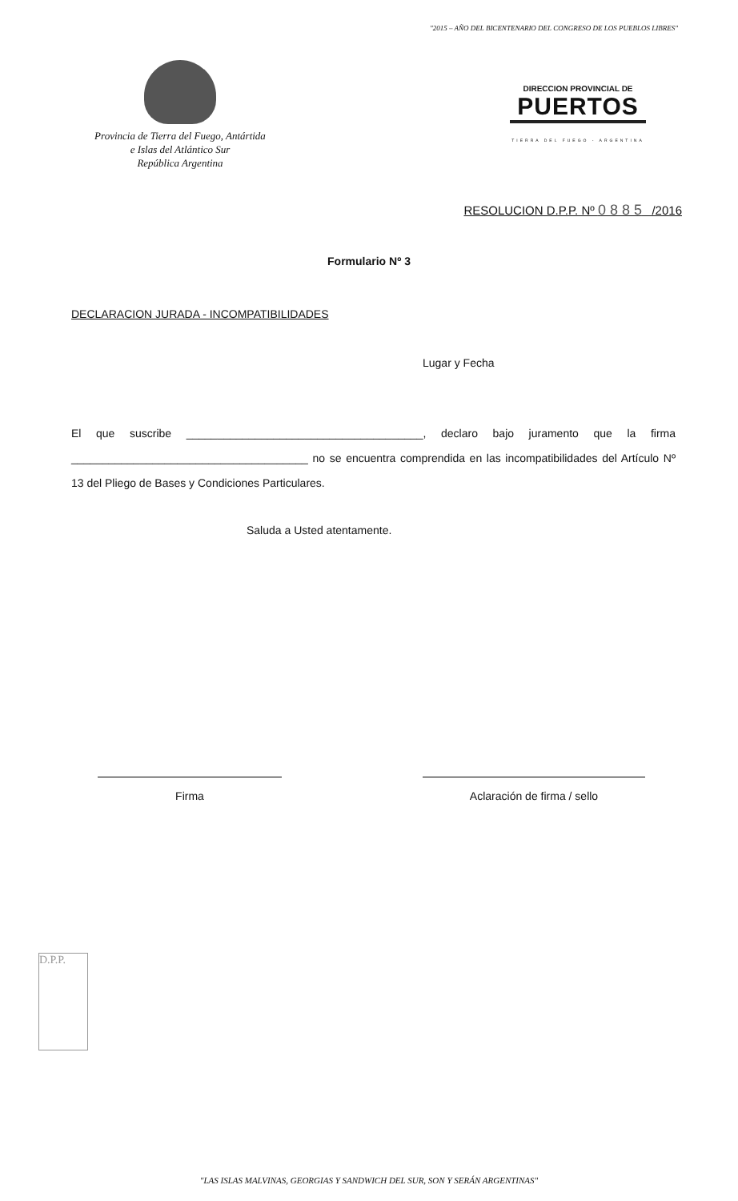"2015 – AÑO DEL BICENTENARIO DEL CONGRESO DE LOS PUEBLOS LIBRES"
Provincia de Tierra del Fuego, Antártida
e Islas del Atlántico Sur
República Argentina
DIRECCION PROVINCIAL DE
PUERTOS
TIERRA DEL FUEGO - ARGENTINA
RESOLUCION D.P.P. Nº 0 8 8 5 /2016
Formulario Nº 3
DECLARACION JURADA - INCOMPATIBILIDADES
Lugar y Fecha
El que suscribe ______________________________________, declaro bajo juramento que la firma ______________________________________ no se encuentra comprendida en las incompatibilidades del Artículo Nº 13 del Pliego de Bases y Condiciones Particulares.
Saluda a Usted atentamente.
Firma Aclaración de firma / sello
D.P.P.
"LAS ISLAS MALVINAS, GEORGIAS Y SANDWICH DEL SUR, SON Y SERÁN ARGENTINAS"